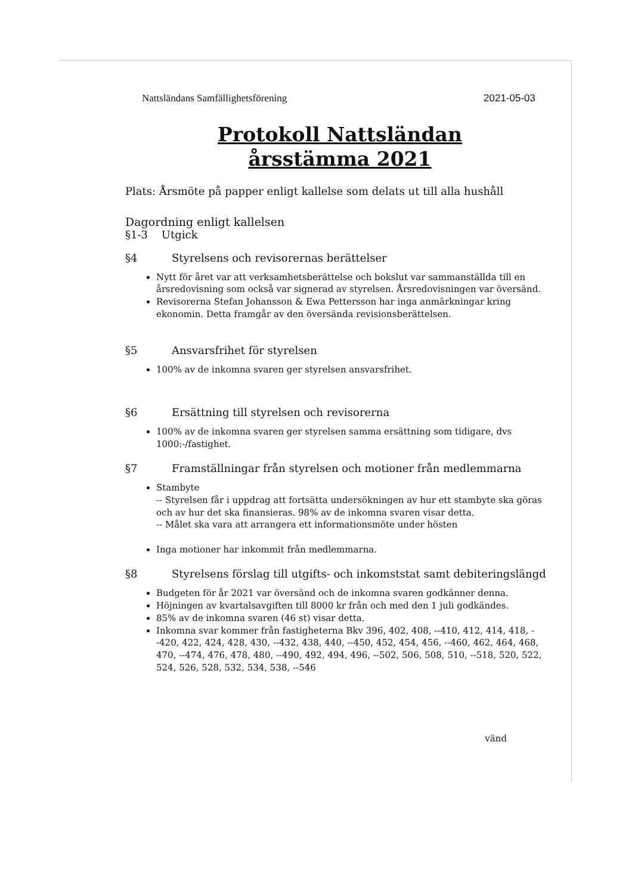Nattsländans Samfällighetsförening 2021-05-03
Protokoll Nattsländan
årsstämma 2021
Plats: Årsmöte på papper enligt kallelse som delats ut till alla hushåll
Dagordning enligt kallelsen
§1-3 Utgick
§4 Styrelsens och revisorernas berättelser
Nytt för året var att verksamhetsberättelse och bokslut var sammanställda till en årsredovisning som också var signerad av styrelsen. Årsredovisningen var översänd.
Revisorerna Stefan Johansson & Ewa Pettersson har inga anmärkningar kring ekonomin. Detta framgår av den översända revisionsberättelsen.
§5 Ansvarsfrihet för styrelsen
100% av de inkomna svaren ger styrelsen ansvarsfrihet.
§6 Ersättning till styrelsen och revisorerna
100% av de inkomna svaren ger styrelsen samma ersättning som tidigare, dvs 1000:-/fastighet.
§7 Framställningar från styrelsen och motioner från medlemmarna
Stambyte
-- Styrelsen får i uppdrag att fortsätta undersökningen av hur ett stambyte ska göras och av hur det ska finansieras. 98% av de inkomna svaren visar detta.
-- Målet ska vara att arrangera ett informationsmöte under hösten
Inga motioner har inkommit från medlemmarna.
§8 Styrelsens förslag till utgifts- och inkomststat samt debiteringslängd
Budgeten för år 2021 var översänd och de inkomna svaren godkänner denna.
Höjningen av kvartalsavgiften till 8000 kr från och med den 1 juli godkändes.
85% av de inkomna svaren (46 st) visar detta.
Inkomna svar kommer från fastigheterna Bkv 396, 402, 408, --410, 412, 414, 418, --420, 422, 424, 428, 430, --432, 438, 440, --450, 452, 454, 456, --460, 462, 464, 468, 470, --474, 476, 478, 480, --490, 492, 494, 496, --502, 506, 508, 510, --518, 520, 522, 524, 526, 528, 532, 534, 538, --546
vänd